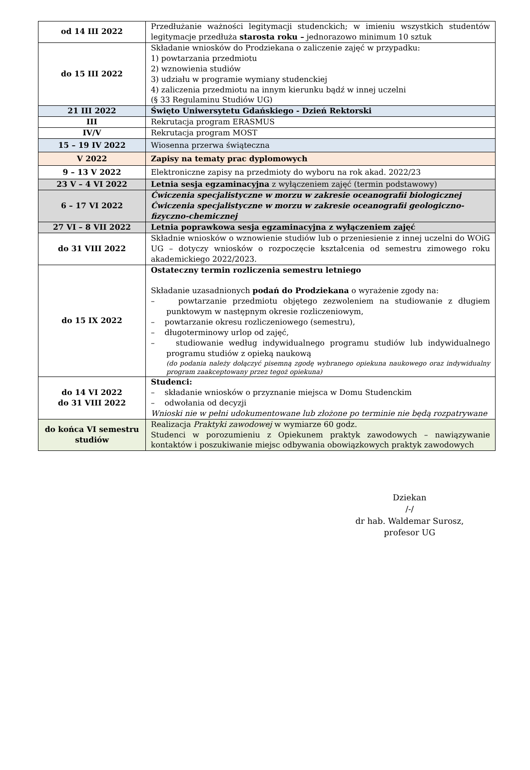| od 14 III 2022 | Przedłużanie ważności legitymacji studenckich; w imieniu wszystkich studentów legitymacje przedłuża starosta roku – jednorazowo minimum 10 sztuk |
| do 15 III 2022 | Składanie wniosków do Prodziekana o zaliczenie zajęć w przypadku: 1) powtarzania przedmiotu 2) wznowienia studiów 3) udziału w programie wymiany studenckiej 4) zaliczenia przedmiotu na innym kierunku bądź w innej uczelni (§ 33 Regulaminu Studiów UG) |
| 21 III 2022 | Święto Uniwersytetu Gdańskiego - Dzień Rektorski |
| III | Rekrutacja program ERASMUS |
| IV/V | Rekrutacja program MOST |
| 15 – 19 IV 2022 | Wiosenna przerwa świąteczna |
| V 2022 | Zapisy na tematy prac dyplomowych |
| 9 – 13 V 2022 | Elektroniczne zapisy na przedmioty do wyboru na rok akad. 2022/23 |
| 23 V – 4 VI 2022 | Letnia sesja egzaminacyjna z wyłączeniem zajęć (termin podstawowy) |
| 6 – 17 VI 2022 | Ćwiczenia specjalistyczne w morzu w zakresie oceanografii biologicznej Ćwiczenia specjalistyczne w morzu w zakresie oceanografii geologiczno-fizyczno-chemicznej |
| 27 VI – 8 VII 2022 | Letnia poprawkowa sesja egzaminacyjna z wyłączeniem zajęć |
| do 31 VIII 2022 | Składnie wniosków o wznowienie studiów lub o przeniesienie z innej uczelni do WOiG UG – dotyczy wniosków o rozpoczęcie kształcenia od semestru zimowego roku akademickiego 2022/2023. |
| do 15 IX 2022 | Ostateczny termin rozliczenia semestru letniego Składanie uzasadnionych podań do Prodziekana o wyrażenie zgody na: – powtarzanie przedmiotu objętego zezwoleniem na studiowanie z długiem punktowym w następnym okresie rozliczeniowym, – powtarzanie okresu rozliczeniowego (semestru), – długoterminowy urlop od zajęć, – studiowanie według indywidualnego programu studiów lub indywidualnego programu studiów z opieką naukową (do podania należy dołączyć pisemną zgodę wybranego opiekuna naukowego oraz indywidualny program zaakceptowany przez tegoż opiekuna) |
| do 14 VI 2022 do 31 VIII 2022 | Studenci: – składanie wniosków o przyznanie miejsca w Domu Studenckim – odwołania od decyzji Wnioski nie w pełni udokumentowane lub złożone po terminie nie będą rozpatrywane |
| do końca VI semestru studiów | Realizacja Praktyki zawodowej w wymiarze 60 godz. Studenci w porozumieniu z Opiekunem praktyk zawodowych – nawiązywanie kontaktów i poszukiwanie miejsc odbywania obowiązkowych praktyk zawodowych |
Dziekan
/-/
dr hab. Waldemar Surosz,
profesor UG